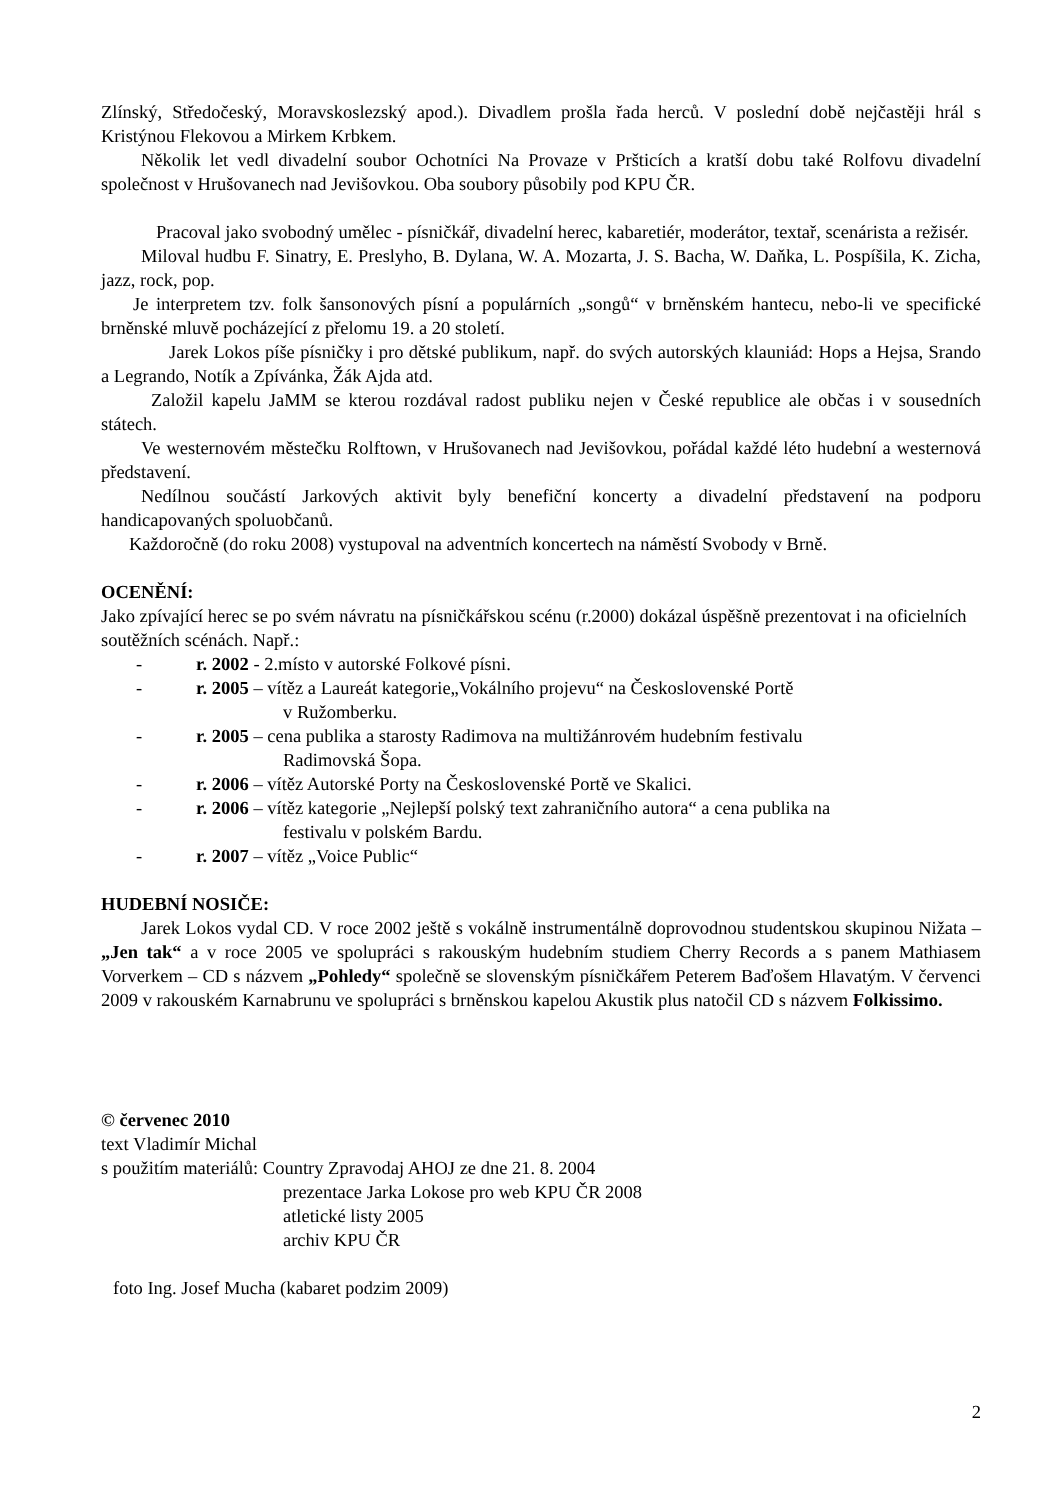Zlínský, Středočeský, Moravskoslezský apod.). Divadlem prošla řada herců. V poslední době nejčastěji hrál s Kristýnou Flekovou a Mirkem Krbkem.
Několik let vedl divadelní soubor Ochotníci Na Provaze v Pršticích a kratší dobu také Rolfovu divadelní společnost v Hrušovanech nad Jevišovkou. Oba soubory působily pod KPU ČR.
Pracoval jako svobodný umělec - písničkář, divadelní herec, kabaretiér, moderátor, textař, scenárista a režisér.
Miloval hudbu F. Sinatry, E. Preslyho, B. Dylana, W. A. Mozarta, J. S. Bacha, W. Daňka, L. Pospíšila, K. Zicha, jazz, rock, pop.
Je interpretem tzv. folk šansonových písní a populárních „songů“ v brněnském hantecu, nebo-li ve specifické brněnské mluvě pocházející z přelomu 19. a 20 století.
Jarek Lokos píše písničky i pro dětské publikum, např. do svých autorských klauniád: Hops a Hejsa, Srando a Legrando, Notík a Zpívánka, Žák Ajda atd.
Založil kapelu JaMM se kterou rozdával radost publiku nejen v České republice ale občas i v sousedních státech.
Ve westernovém městečku Rolftown, v Hrušovanech nad Jevišovkou, pořádal každé léto hudební a westernová představení.
Nedílnou součástí Jarkových aktivit byly benefiční koncerty a divadelní představení na podporu handicapovaných spoluobčanů.
Každoročně (do roku 2008) vystupoval na adventních koncertech na náměstí Svobody v Brně.
OCENĚNÍ:
Jako zpívající herec se po svém návratu na písničkářskou scénu (r.2000) dokázal úspěšně prezentovat i na oficielních soutěžních scénách. Např.:
- r. 2002 - 2.místo v autorské Folkové písni.
- r. 2005 – vítěz a Laureát kategorie„Vokálního projevu“ na Československé Portě
v Ružomberku.
- r. 2005 – cena publika a starosty Radimova na multižánrovém hudebním festivalu
Radimovská Šopa.
- r. 2006 – vítěz Autorské Porty na Československé Portě ve Skalici.
- r. 2006 – vítěz kategorie „Nejlepší polský text zahraničního autora“ a cena publika na
festivalu v polském Bardu.
- r. 2007 – vítěz „Voice Public“
HUDEBNÍ NOSIČE:
Jarek Lokos vydal CD. V roce 2002 ještě s vokálně instrumentálně doprovodnou studentskou skupinou Nižata – „Jen tak“ a v roce 2005 ve spolupráci s rakouským hudebním studiem Cherry Records a s panem Mathiasem Vorverkem – CD s názvem „Pohledy“ společně se slovenským písničkářem Peterem Baďošem Hlavatým. V červenci 2009 v rakouském Karnabrunu ve spolupráci s brněnskou kapelou Akustik plus natočil CD s názvem Folkissimo.
© červenec 2010
text Vladimír Michal
s použitím materiálů: Country Zpravodaj AHOJ ze dne 21. 8. 2004
prezentace Jarka Lokose pro web KPU ČR 2008
atletické listy 2005
archiv KPU ČR
foto Ing. Josef Mucha (kabaret podzim 2009)
2